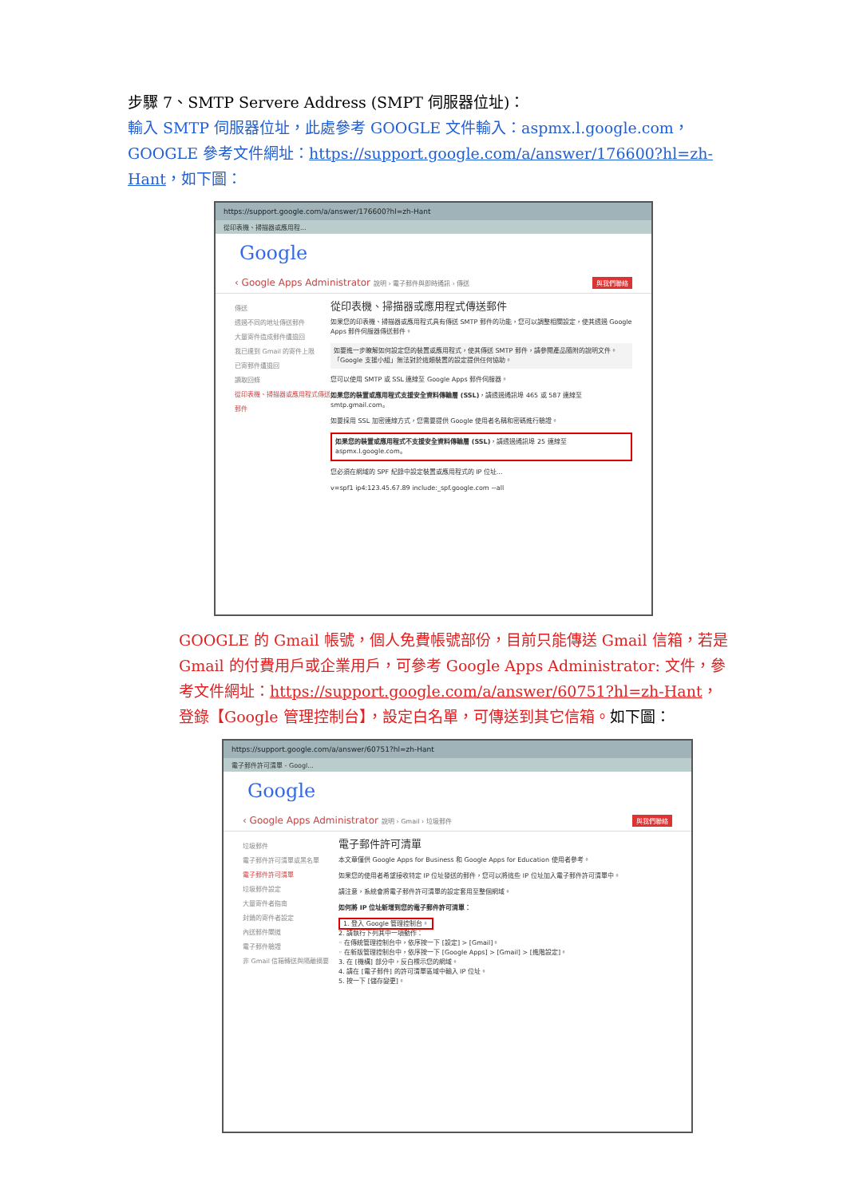步驟 7、SMTP Servere Address (SMPT 伺服器位址)：
輸入 SMTP 伺服器位址，此處參考 GOOGLE 文件輸入：aspmx.l.google.com，GOOGLE 參考文件網址：https://support.google.com/a/answer/176600?hl=zh-Hant，如下圖：
https://support.google.com/a/answer/176600?hl=zh-Hant
從印表機、掃描器或應用程...
Google
‹ Google Apps Administrator 說明 › 電子郵件與即時通訊 › 傳送 與我們聯絡
傳送
透過不同的地址傳送郵件
大量寄件造成郵件遭退回
我已達到 Gmail 的寄件上限
已寄郵件遭退回
讀取回條
從印表機、掃描器或應用程式傳送郵件
從印表機、掃描器或應用程式傳送郵件
如果您的印表機、掃描器或應用程式具有傳送 SMTP 郵件的功能，您可以調整相關設定，使其透過 Google Apps 郵件伺服器傳送郵件。
如要進一步瞭解如何設定您的裝置或應用程式，使其傳送 SMTP 郵件，請參閱產品隨附的說明文件。「Google 支援小組」無法對於這類裝置的設定提供任何協助。
您可以使用 SMTP 或 SSL 連線至 Google Apps 郵件伺服器。
如果您的裝置或應用程式支援安全資料傳輸層 (SSL)，請透過通訊埠 465 或 587 連線至 smtp.gmail.com。
如要採用 SSL 加密連線方式，您需要提供 Google 使用者名稱和密碼進行驗證。
如果您的裝置或應用程式不支援安全資料傳輸層 (SSL)，請透過通訊埠 25 連線至 aspmx.l.google.com。
您必須在網域的 SPF 紀錄中設定裝置或應用程式的 IP 位址...
v=spf1 ip4:123.45.67.89 include:_spf.google.com ~all
GOOGLE 的 Gmail 帳號，個人免費帳號部份，目前只能傳送 Gmail 信箱，若是 Gmail 的付費用戶或企業用戶，可參考 Google Apps Administrator: 文件，參考文件網址：https://support.google.com/a/answer/60751?hl=zh-Hant，登錄【Google 管理控制台】，設定白名單，可傳送到其它信箱。如下圖：
https://support.google.com/a/answer/60751?hl=zh-Hant
電子郵件許可清單 - Googl...
Google
‹ Google Apps Administrator 說明 › Gmail › 垃圾郵件 與我們聯絡
垃圾郵件
電子郵件許可清單或黑名單
電子郵件許可清單
垃圾郵件設定
大量寄件者指南
封鎖的寄件者設定
內送郵件閘道
電子郵件驗證
非 Gmail 信箱轉送與隔離摘要
電子郵件許可清單
本文章僅供 Google Apps for Business 和 Google Apps for Education 使用者參考。
如果您的使用者希望接收特定 IP 位址發送的郵件，您可以將這些 IP 位址加入電子郵件許可清單中。
請注意，系統會將電子郵件許可清單的設定套用至整個網域。
如何將 IP 位址新增到您的電子郵件許可清單：
1. 登入 Google 管理控制台。
2. 請執行下列其中一項動作：
◦ 在傳統管理控制台中，依序按一下 [設定] > [Gmail]。
◦ 在新版管理控制台中，依序按一下 [Google Apps] > [Gmail] > [進階設定]。
3. 在 [機構] 部分中，反白標示您的網域。
4. 請在 [電子郵件] 的許可清單區域中輸入 IP 位址。
5. 按一下 [儲存變更]。